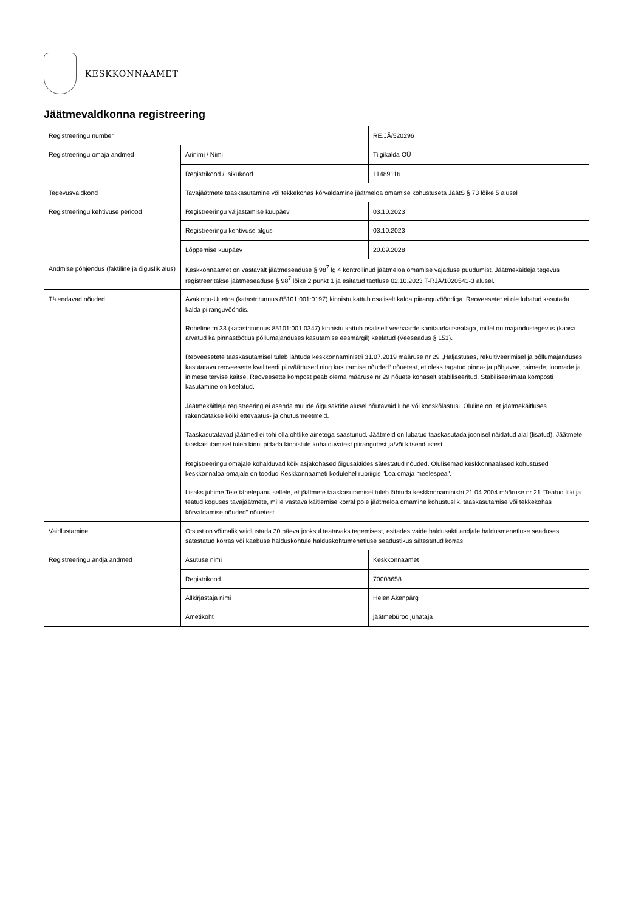KESKKONNAAMET
Jäätmevaldkonna registreering
| Registreeringu number | | RE.JÄ/520296 |
| Registreeringu omaja andmed | Ärinimi / Nimi | Tiigikalda OÜ |
| | Registrikood / Isikukood | 11489116 |
| Tegevusvaldkond | Tavajäätmete taaskasutamine või tekkekohas kõrvaldamine jäätmeloa omamise kohustuseta JäätS § 73 lõike 5 alusel | |
| Registreeringu kehtivuse periood | Registreeringu väljastamise kuupäev | 03.10.2023 |
| | Registreeringu kehtivuse algus | 03.10.2023 |
| | Lõppemise kuupäev | 20.09.2028 |
| Andmise põhjendus (faktiline ja õiguslik alus) | Keskkonnaamet on vastavalt jäätmeseaduse § 98<sup>7</sup> lg 4 kontrollinud jäätmeloa omamise vajaduse puudumist. Jäätmekäitleja tegevus registreeritakse jäätmeseaduse § 98<sup>7</sup> lõike 2 punkt 1 ja esitatud taotluse 02.10.2023 T-RJÄ/1020541-3 alusel. | |
| Täiendavad nõuded | Avakingu-Uuetoa (katastritunnus 85101:001:0197) kinnistu kattub osaliselt kalda piiranguvööndiga. Reoveesetet ei ole lubatud kasutada kalda piiranguvööndis. Roheline tn 33 (katastritunnus 85101:001:0347) kinnistu kattub osaliselt veehaarde sanitaarkaitsealaga, millel on majandustegevus (kaasa arvatud ka pinnastöötlus põllumajanduses kasutamise eesmärgil) keelatud (Veeseadus § 151). Reoveesetete taaskasutamisel tuleb lähtuda keskkonnaministri 31.07.2019 määruse nr 29 „Haljastuses, rekultiveerimisel ja põllumajanduses kasutatava reoveesette kvaliteedi piirväärtused ning kasutamise nõuded“ nõuetest, et oleks tagatud pinna- ja põhjavee, taimede, loomade ja inimese tervise kaitse. Reoveesette kompost peab olema määruse nr 29 nõuete kohaselt stabiliseeritud. Stabiliseerimata komposti kasutamine on keelatud. Jäätmekäitleja registreering ei asenda muude õigusaktide alusel nõutavaid lube või kooskõlastusi. Oluline on, et jäätmekäitluses rakendatakse kõiki ettevaatus- ja ohutusmeetmeid. Taaskasutatavad jäätmed ei tohi olla ohtlike ainetega saastunud. Jäätmeid on lubatud taaskasutada joonisel näidatud alal (lisatud). Jäätmete taaskasutamisel tuleb kinni pidada kinnistule kohalduvatest piirangutest ja/või kitsendustest. Registreeringu omajale kohalduvad kõik asjakohased õigusaktides sätestatud nõuded. Olulisemad keskkonnaalased kohustused keskkonnaloa omajale on toodud Keskkonnaameti kodulehel rubriigis "Loa omaja meelespea". Lisaks juhime Teie tähelepanu sellele, et jäätmete taaskasutamisel tuleb lähtuda keskkonnaministri 21.04.2004 määruse nr 21 “Teatud liiki ja teatud koguses tavajäätmete, mille vastava käitlemise korral pole jäätmeloa omamine kohustuslik, taaskasutamise või tekkekohas kõrvaldamise nõuded” nõuetest. | |
| Vaidlustamine | Otsust on võimalik vaidlustada 30 päeva jooksul teatavaks tegemisest, esitades vaide haldusakti andjale haldusmenetluse seaduses sätestatud korras või kaebuse halduskohtule halduskohtumenetluse seadustikus sätestatud korras. | |
| Registreeringu andja andmed | Asutuse nimi | Keskkonnaamet |
| | Registrikood | 70008658 |
| | Allkirjastaja nimi | Helen Akenpärg |
| | Ametikoht | jäätmebüroo juhataja |